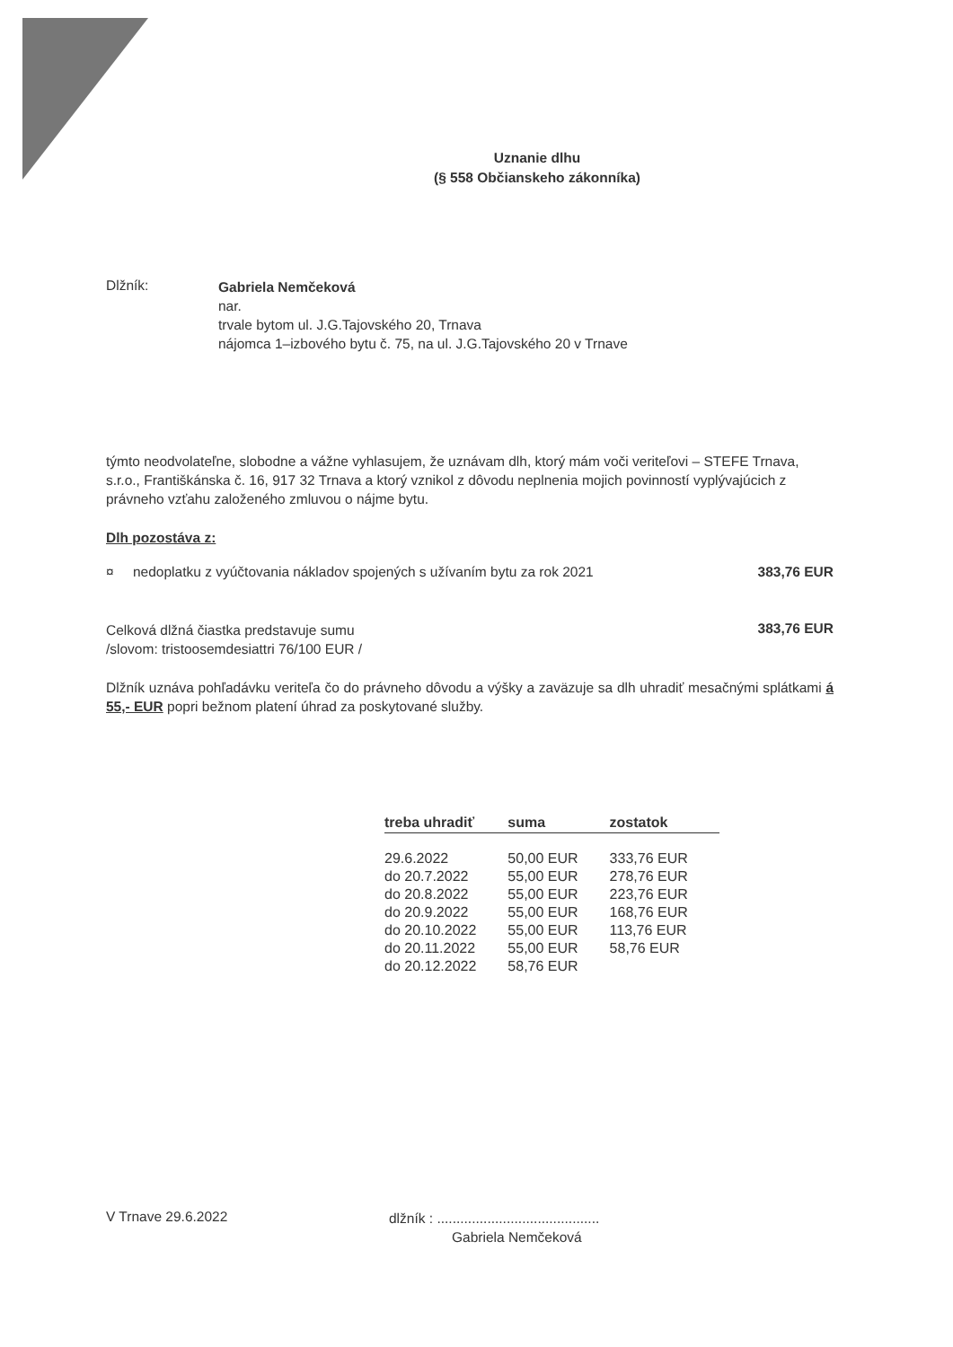Uznanie dlhu
(§ 558 Občianskeho zákonníka)
Dlžník:
Gabriela Nemčeková
nar.
trvale bytom ul. J.G.Tajovského 20, Trnava
nájomca 1–izbového bytu č. 75, na ul. J.G.Tajovského 20 v Trnave
týmto neodvolateľne, slobodne a vážne vyhlasujem, že uznávam dlh, ktorý mám voči veriteľovi – STEFE Trnava, s.r.o., Františkánska č. 16, 917 32 Trnava a ktorý vznikol z dôvodu neplnenia mojich povinností vyplývajúcich z právneho vzťahu založeného zmluvou o nájme bytu.
Dlh pozostáva z:
¤ nedoplatku z vyúčtovania nákladov spojených s užívaním bytu za rok 2021
383,76 EUR
Celková dlžná čiastka predstavuje sumu
/slovom: tristoosemdesiattri 76/100 EUR /
383,76 EUR
Dlžník uznáva pohľadávku veriteľa čo do právneho dôvodu a výšky a zaväzuje sa dlh uhradiť mesačnými splátkami á 55,- EUR popri bežnom platení úhrad za poskytované služby.
| treba uhradiť | suma | zostatok |
| --- | --- | --- |
| 29.6.2022 | 50,00 EUR | 333,76 EUR |
| do 20.7.2022 | 55,00 EUR | 278,76 EUR |
| do 20.8.2022 | 55,00 EUR | 223,76 EUR |
| do 20.9.2022 | 55,00 EUR | 168,76 EUR |
| do 20.10.2022 | 55,00 EUR | 113,76 EUR |
| do 20.11.2022 | 55,00 EUR | 58,76 EUR |
| do 20.12.2022 | 58,76 EUR | |
V Trnave 29.6.2022
dlžník : ..........................................
Gabriela Nemčeková